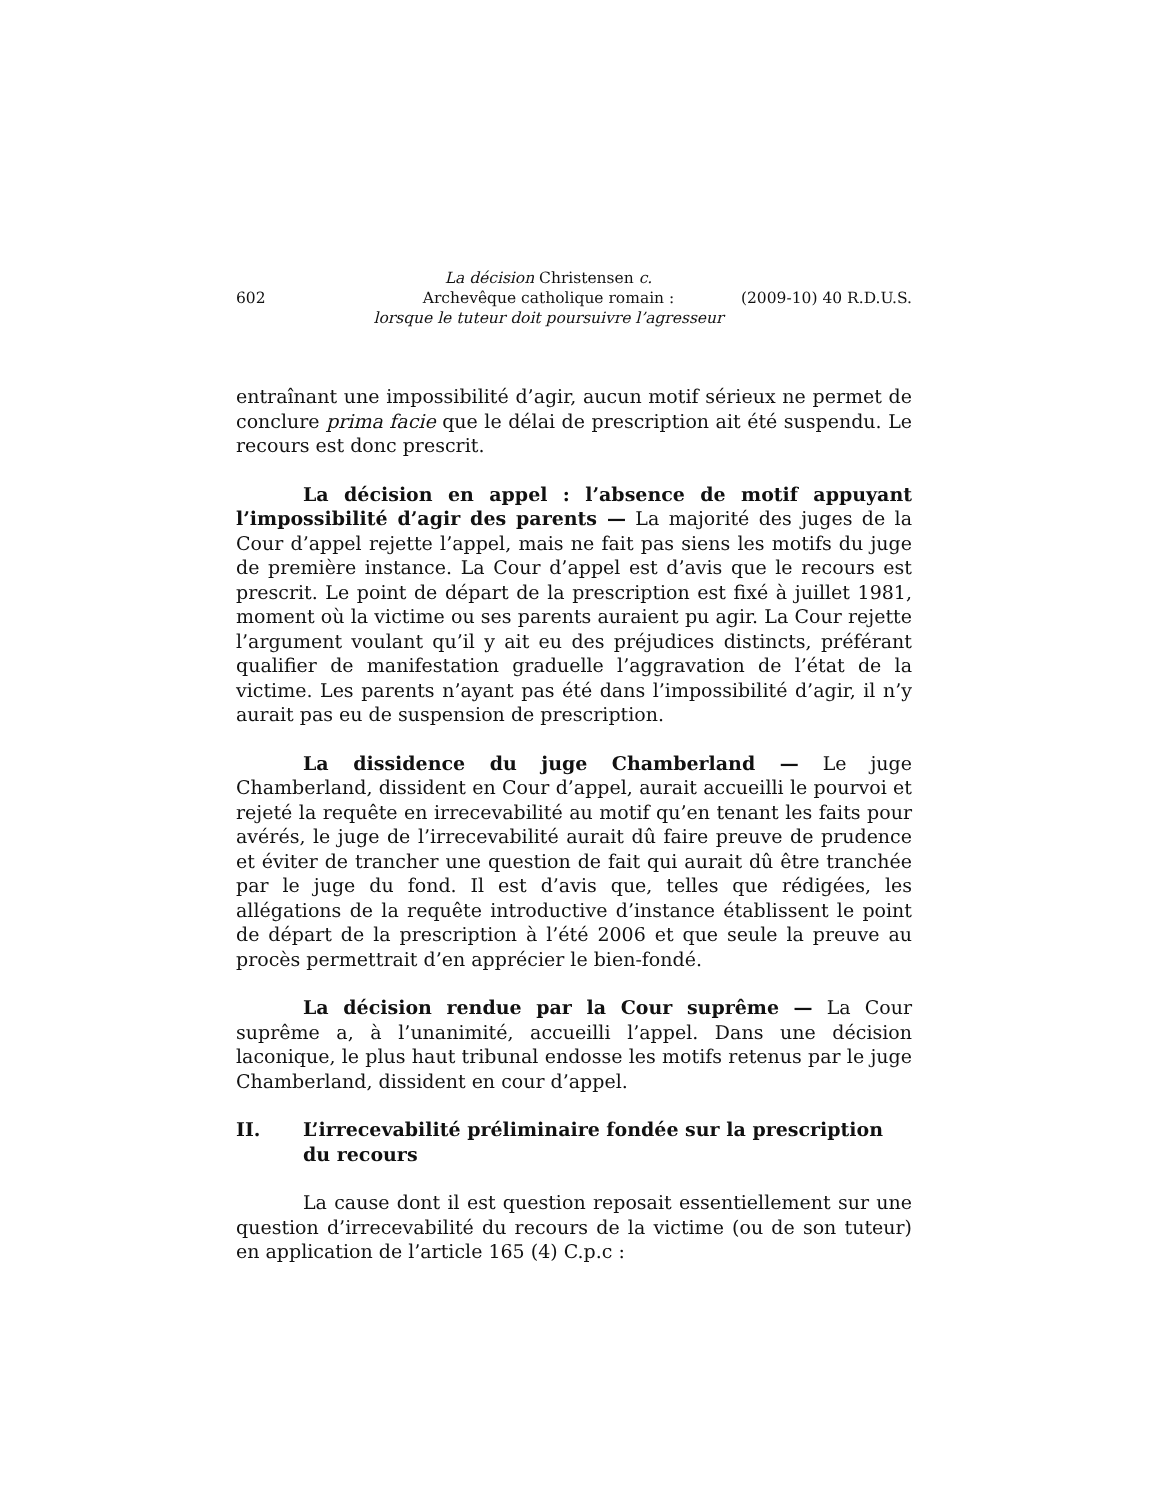602 La décision Christensen c.
Archevêque catholique romain :
lorsque le tuteur doit poursuivre l’agresseur (2009-10) 40 R.D.U.S.
entraînant une impossibilité d’agir, aucun motif sérieux ne permet de conclure prima facie que le délai de prescription ait été suspendu. Le recours est donc prescrit.
La décision en appel : l’absence de motif appuyant l’impossibilité d’agir des parents — La majorité des juges de la Cour d’appel rejette l’appel, mais ne fait pas siens les motifs du juge de première instance. La Cour d’appel est d’avis que le recours est prescrit. Le point de départ de la prescription est fixé à juillet 1981, moment où la victime ou ses parents auraient pu agir. La Cour rejette l’argument voulant qu’il y ait eu des préjudices distincts, préférant qualifier de manifestation graduelle l’aggravation de l’état de la victime. Les parents n’ayant pas été dans l’impossibilité d’agir, il n’y aurait pas eu de suspension de prescription.
La dissidence du juge Chamberland — Le juge Chamberland, dissident en Cour d’appel, aurait accueilli le pourvoi et rejeté la requête en irrecevabilité au motif qu’en tenant les faits pour avérés, le juge de l’irrecevabilité aurait dû faire preuve de prudence et éviter de trancher une question de fait qui aurait dû être tranchée par le juge du fond. Il est d’avis que, telles que rédigées, les allégations de la requête introductive d’instance établissent le point de départ de la prescription à l’été 2006 et que seule la preuve au procès permettrait d’en apprécier le bien-fondé.
La décision rendue par la Cour suprême — La Cour suprême a, à l’unanimité, accueilli l’appel. Dans une décision laconique, le plus haut tribunal endosse les motifs retenus par le juge Chamberland, dissident en cour d’appel.
II. L’irrecevabilité préliminaire fondée sur la prescription du recours
La cause dont il est question reposait essentiellement sur une question d’irrecevabilité du recours de la victime (ou de son tuteur) en application de l’article 165 (4) C.p.c :